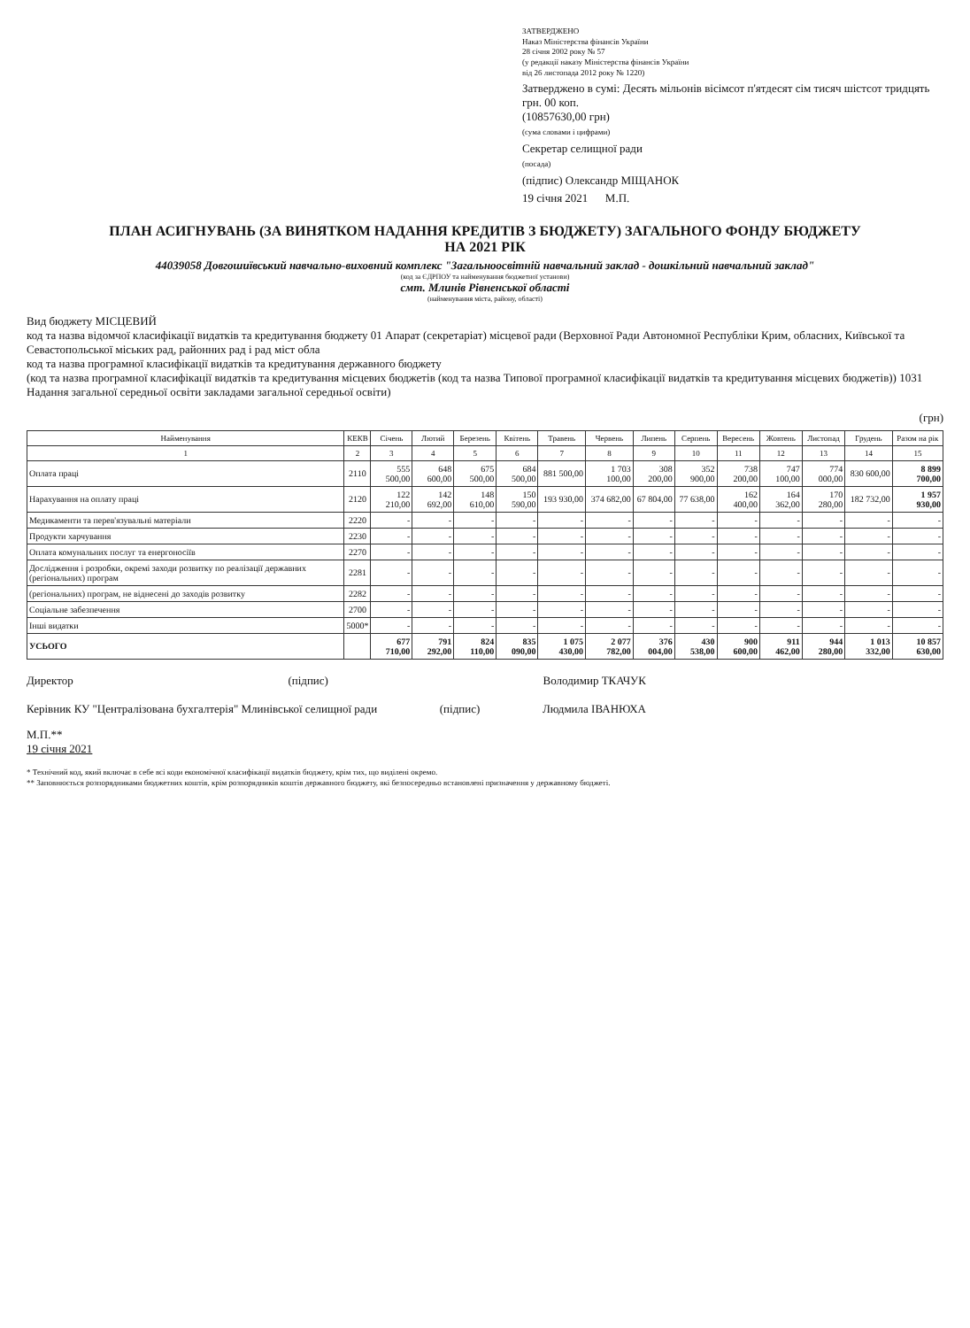ЗАТВЕРДЖЕНО
Наказ Міністерства фінансів України
28 січня 2002 року № 57
(у редакції наказу Міністерства фінансів України
від 26 листопада 2012 року № 1220)
Затверджено в сумі: Десять мільонів вісімсот п'ятдесят сім тисяч шістсот тридцять грн. 00 коп.
(10857630,00 грн)
(сума словами і цифрами)
Секретар селищної ради
(посада)
(підпис) Олександр МІЩАНОК
19 січня 2021 М.П.
ПЛАН АСИГНУВАНЬ (ЗА ВИНЯТКОМ НАДАННЯ КРЕДИТІВ З БЮДЖЕТУ) ЗАГАЛЬНОГО ФОНДУ БЮДЖЕТУ
НА 2021 РІК
44039058 Довгошиївський навчально-виховний комплекс "Загальноосвітній навчальний заклад - дошкільний навчальний заклад"
(код за ЄДРПОУ та найменування бюджетної установи)
смт. Млинів Рівненської області
(найменування міста, району, області)
Вид бюджету МІСЦЕВИЙ
код та назва відомчої класифікації видатків та кредитування бюджету 01 Апарат (секретаріат) місцевої ради (Верховної Ради Автономної Республіки Крим, обласних, Київської та Севастопольської міських рад, районних рад і рад міст обла
код та назва програмної класифікації видатків та кредитування державного бюджету
(код та назва програмної класифікації видатків та кредитування місцевих бюджетів (код та назва Типової програмної класифікації видатків та кредитування місцевих бюджетів)) 1031 Надання загальної середньої освіти закладами загальної середньої освіти)
(грн)
| Найменування | КЕКВ | Січень | Лютий | Березень | Квітень | Травень | Червень | Липень | Серпень | Вересень | Жовтень | Листопад | Грудень | Разом на рік |
| --- | --- | --- | --- | --- | --- | --- | --- | --- | --- | --- | --- | --- | --- | --- |
| 1 | 2 | 3 | 4 | 5 | 6 | 7 | 8 | 9 | 10 | 11 | 12 | 13 | 14 | 15 |
| Оплата праці | 2110 | 555 500,00 | 648 600,00 | 675 500,00 | 684 500,00 | 881 500,00 | 1 703 100,00 | 308 200,00 | 352 900,00 | 738 200,00 | 747 100,00 | 774 000,00 | 830 600,00 | 8 899 700,00 |
| Нарахування на оплату праці | 2120 | 122 210,00 | 142 692,00 | 148 610,00 | 150 590,00 | 193 930,00 | 374 682,00 | 67 804,00 | 77 638,00 | 162 400,00 | 164 362,00 | 170 280,00 | 182 732,00 | 1 957 930,00 |
| Медикаменти та перев'язувальні матеріали | 2220 | - | - | - | - | - | - | - | - | - | - | - | - | - |
| Продукти харчування | 2230 | - | - | - | - | - | - | - | - | - | - | - | - | - |
| Оплата комунальних послуг та енергоносіїв | 2270 | - | - | - | - | - | - | - | - | - | - | - | - | - |
| Дослідження і розробки, окремі заходи розвитку по реалізації державних (регіональних) програм | 2281 | - | - | - | - | - | - | - | - | - | - | - | - | - |
| (регіональних) програм, не віднесені до заходів розвитку | 2282 | - | - | - | - | - | - | - | - | - | - | - | - | - |
| Соціальне забезпечення | 2700 | - | - | - | - | - | - | - | - | - | - | - | - | - |
| Інші видатки | 5000* | - | - | - | - | - | - | - | - | - | - | - | - | - |
| УСЬОГО | | 677 710,00 | 791 292,00 | 824 110,00 | 835 090,00 | 1 075 430,00 | 2 077 782,00 | 376 004,00 | 430 538,00 | 900 600,00 | 911 462,00 | 944 280,00 | 1 013 332,00 | 10 857 630,00 |
Директор (підпис) Володимир ТКАЧУК
Керівник КУ "Централізована бухгалтерія" Млинівської селищної ради (підпис) Людмила ІВАНЮХА
М.П.**
19 січня 2021
* Технічний код, який включає в себе всі коди економічної класифікації видатків бюджету, крім тих, що виділені окремо.
** Заповнюється розпорядниками бюджетних коштів, крім розпорядників коштів державного бюджету, які безпосередньо встановлені призначення у державному бюджеті.